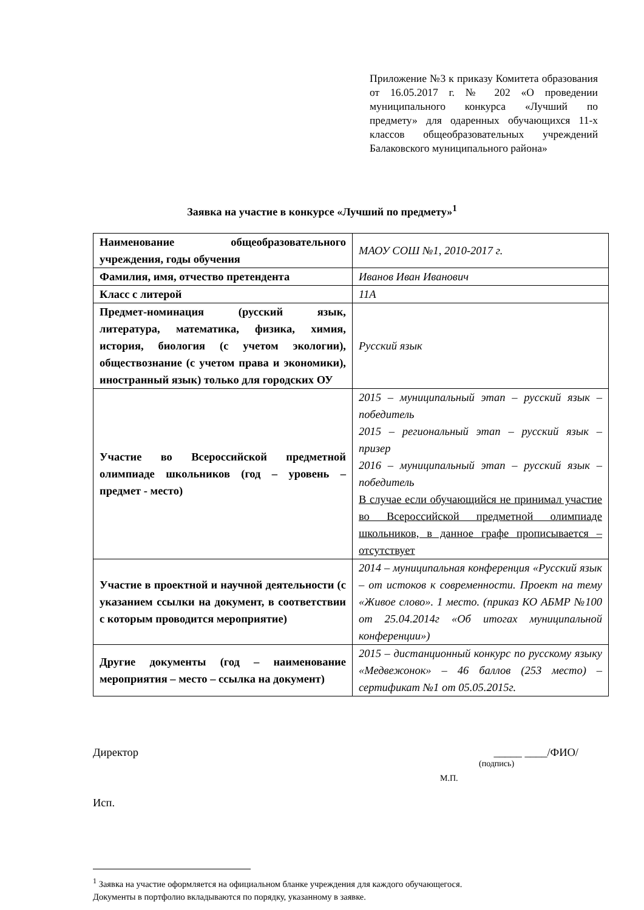Приложение №3 к приказу Комитета образования от 16.05.2017 г. № 202 «О проведении муниципального конкурса «Лучший по предмету» для одаренных обучающихся 11-х классов общеобразовательных учреждений Балаковского муниципального района»
Заявка на участие в конкурсе «Лучший по предмету»<sup>1</sup>
| Наименование общеобразовательного учреждения, годы обучения | МАОУ СОШ №1, 2010-2017 г. |
| Фамилия, имя, отчество претендента | Иванов Иван Иванович |
| Класс с литерой | 11А |
| Предмет-номинация (русский язык, литература, математика, физика, химия, история, биология (с учетом экологии), обществознание (с учетом права и экономики), иностранный язык) только для городских ОУ | Русский язык |
| Участие во Всероссийской предметной олимпиаде школьников (год – уровень – предмет - место) | 2015 – муниципальный этап – русский язык – победитель 2015 – региональный этап – русский язык – призер 2016 – муниципальный этап – русский язык – победитель В случае если обучающийся не принимал участие во Всероссийской предметной олимпиаде школьников, в данное графе прописывается – отсутствует |
| Участие в проектной и научной деятельности (с указанием ссылки на документ, в соответствии с которым проводится мероприятие) | 2014 – муниципальная конференция «Русский язык – от истоков к современности. Проект на тему «Живое слово». 1 место. (приказ КО АБМР №100 от 25.04.2014г «Об итогах муниципальной конференции») |
| Другие документы (год – наименование мероприятия – место – ссылка на документ) | 2015 – дистанционный конкурс по русскому языку «Медвежонок» – 46 баллов (253 место) – сертификат №1 от 05.05.2015г. |
Директор _____ ____/ФИО/
(подпись)
М.П.
Исп.
<sup>1</sup> Заявка на участие оформляется на официальном бланке учреждения для каждого обучающегося.
Документы в портфолио вкладываются по порядку, указанному в заявке.